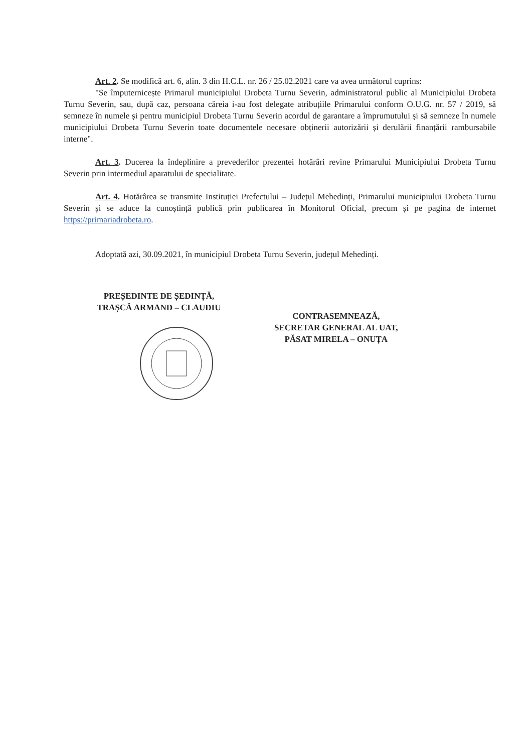Art. 2. Se modifică art. 6, alin. 3 din H.C.L. nr. 26 / 25.02.2021 care va avea următorul cuprins:
"Se împuternicește Primarul municipiului Drobeta Turnu Severin, administratorul public al Municipiului Drobeta Turnu Severin, sau, după caz, persoana căreia i-au fost delegate atribuțiile Primarului conform O.U.G. nr. 57 / 2019, să semneze în numele și pentru municipiul Drobeta Turnu Severin acordul de garantare a împrumutului și să semneze în numele municipiului Drobeta Turnu Severin toate documentele necesare obținerii autorizării și derulării finanțării rambursabile interne".
Art. 3. Ducerea la îndeplinire a prevederilor prezentei hotărâri revine Primarului Municipiului Drobeta Turnu Severin prin intermediul aparatului de specialitate.
Art. 4. Hotărârea se transmite Instituției Prefectului – Județul Mehedinți, Primarului municipiului Drobeta Turnu Severin și se aduce la cunoștință publică prin publicarea în Monitorul Oficial, precum și pe pagina de internet https://primariadrobeta.ro.
Adoptată azi, 30.09.2021, în municipiul Drobeta Turnu Severin, județul Mehedinți.
PREȘEDINTE DE ȘEDINȚĂ,
TRAȘCĂ ARMAND – CLAUDIU
CONTRASEMNEAZĂ,
SECRETAR GENERAL AL UAT,
PĂSAT MIRELA – ONUȚA